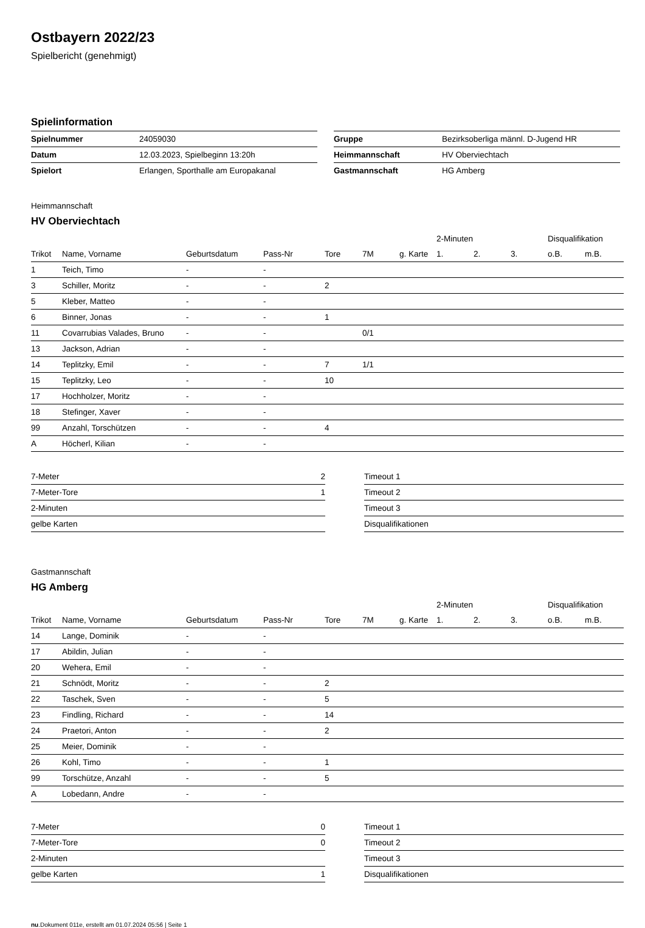Ostbayern 2022/23
Spielbericht (genehmigt)
Spielinformation
| Spielnummer | 24059030 |
| Datum | 12.03.2023, Spielbeginn 13:20h |
| Spielort | Erlangen, Sporthalle am Europakanal |
| Gruppe | Bezirksoberliga männl. D-Jugend HR |
| Heimmannschaft | HV Oberviechtach |
| Gastmannschaft | HG Amberg |
Heimmannschaft
HV Oberviechtach
| | | | | | | | 2-Minuten | | | Disqualifikation | |
| --- | --- | --- | --- | --- | --- | --- | --- | --- | --- | --- | --- |
| Trikot | Name, Vorname | Geburtsdatum | Pass-Nr | Tore | 7M | g. Karte | 1. | 2. | 3. | o.B. | m.B. |
| 1 | Teich, Timo | - | - | | | | | | | | |
| 3 | Schiller, Moritz | - | - | 2 | | | | | | | |
| 5 | Kleber, Matteo | - | - | | | | | | | | |
| 6 | Binner, Jonas | - | - | 1 | | | | | | | |
| 11 | Covarrubias Valades, Bruno | - | - | | 0/1 | | | | | | |
| 13 | Jackson, Adrian | - | - | | | | | | | | |
| 14 | Teplitzky, Emil | - | - | 7 | 1/1 | | | | | | |
| 15 | Teplitzky, Leo | - | - | 10 | | | | | | | |
| 17 | Hochholzer, Moritz | - | - | | | | | | | | |
| 18 | Stefinger, Xaver | - | - | | | | | | | | |
| 99 | Anzahl, Torschützen | - | - | 4 | | | | | | | |
| A | Höcherl, Kilian | - | - | | | | | | | | |
| 7-Meter | 2 |
| 7-Meter-Tore | 1 |
| 2-Minuten | |
| gelbe Karten | |
| Timeout 1 |
| Timeout 2 |
| Timeout 3 |
| Disqualifikationen |
Gastmannschaft
HG Amberg
| | | | | | | | 2-Minuten | | | Disqualifikation | |
| --- | --- | --- | --- | --- | --- | --- | --- | --- | --- | --- | --- |
| Trikot | Name, Vorname | Geburtsdatum | Pass-Nr | Tore | 7M | g. Karte | 1. | 2. | 3. | o.B. | m.B. |
| 14 | Lange, Dominik | - | - | | | | | | | | |
| 17 | Abildin, Julian | - | - | | | | | | | | |
| 20 | Wehera, Emil | - | - | | | | | | | | |
| 21 | Schnödt, Moritz | - | - | 2 | | | | | | | |
| 22 | Taschek, Sven | - | - | 5 | | | | | | | |
| 23 | Findling, Richard | - | - | 14 | | | | | | | |
| 24 | Praetori, Anton | - | - | 2 | | | | | | | |
| 25 | Meier, Dominik | - | - | | | | | | | | |
| 26 | Kohl, Timo | - | - | 1 | | | | | | | |
| 99 | Torschütze, Anzahl | - | - | 5 | | | | | | | |
| A | Lobedann, Andre | - | - | | | | | | | | |
| 7-Meter | 0 |
| 7-Meter-Tore | 0 |
| 2-Minuten | |
| gelbe Karten | 1 |
| Timeout 1 |
| Timeout 2 |
| Timeout 3 |
| Disqualifikationen |
nu.Dokument 011e, erstellt am 01.07.2024 05:56 | Seite 1